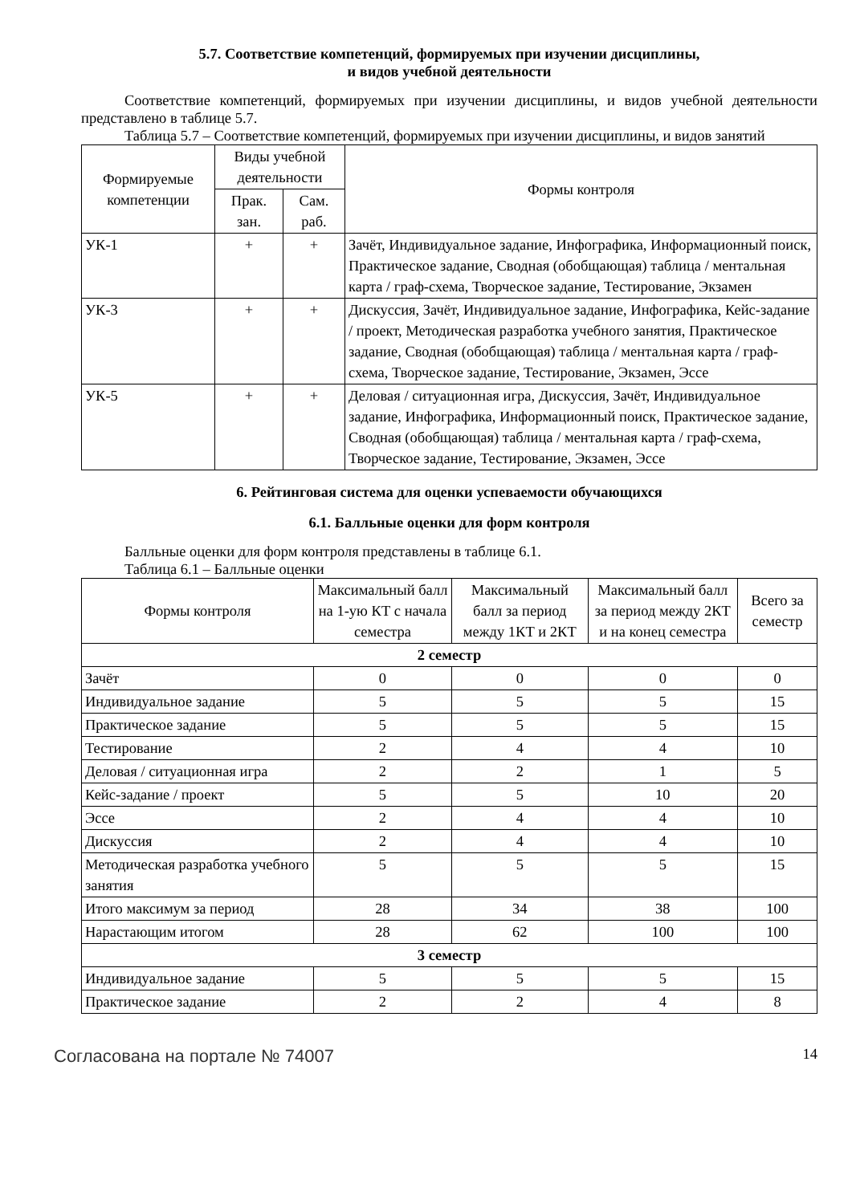5.7. Соответствие компетенций, формируемых при изучении дисциплины,
и видов учебной деятельности
Соответствие компетенций, формируемых при изучении дисциплины, и видов учебной деятельности представлено в таблице 5.7.
Таблица 5.7 – Соответствие компетенций, формируемых при изучении дисциплины, и видов занятий
| Формируемые компетенции | Виды учебной деятельности | | Формы контроля |
| --- | --- | --- | --- |
| | Прак. зан. | Сам. раб. | |
| УК-1 | + | + | Зачёт, Индивидуальное задание, Инфографика, Информационный поиск, Практическое задание, Сводная (обобщающая) таблица / ментальная карта / граф-схема, Творческое задание, Тестирование, Экзамен |
| УК-3 | + | + | Дискуссия, Зачёт, Индивидуальное задание, Инфографика, Кейс-задание / проект, Методическая разработка учебного занятия, Практическое задание, Сводная (обобщающая) таблица / ментальная карта / граф-схема, Творческое задание, Тестирование, Экзамен, Эссе |
| УК-5 | + | + | Деловая / ситуационная игра, Дискуссия, Зачёт, Индивидуальное задание, Инфографика, Информационный поиск, Практическое задание, Сводная (обобщающая) таблица / ментальная карта / граф-схема, Творческое задание, Тестирование, Экзамен, Эссе |
6. Рейтинговая система для оценки успеваемости обучающихся
6.1. Балльные оценки для форм контроля
Балльные оценки для форм контроля представлены в таблице 6.1.
Таблица 6.1 – Балльные оценки
| Формы контроля | Максимальный балл на 1-ую КТ с начала семестра | Максимальный балл за период между 1КТ и 2КТ | Максимальный балл за период между 2КТ и на конец семестра | Всего за семестр |
| --- | --- | --- | --- | --- |
| 2 семестр | | | | |
| Зачёт | 0 | 0 | 0 | 0 |
| Индивидуальное задание | 5 | 5 | 5 | 15 |
| Практическое задание | 5 | 5 | 5 | 15 |
| Тестирование | 2 | 4 | 4 | 10 |
| Деловая / ситуационная игра | 2 | 2 | 1 | 5 |
| Кейс-задание / проект | 5 | 5 | 10 | 20 |
| Эссе | 2 | 4 | 4 | 10 |
| Дискуссия | 2 | 4 | 4 | 10 |
| Методическая разработка учебного занятия | 5 | 5 | 5 | 15 |
| Итого максимум за период | 28 | 34 | 38 | 100 |
| Нарастающим итогом | 28 | 62 | 100 | 100 |
| 3 семестр | | | | |
| Индивидуальное задание | 5 | 5 | 5 | 15 |
| Практическое задание | 2 | 2 | 4 | 8 |
Согласована на портале № 74007 14